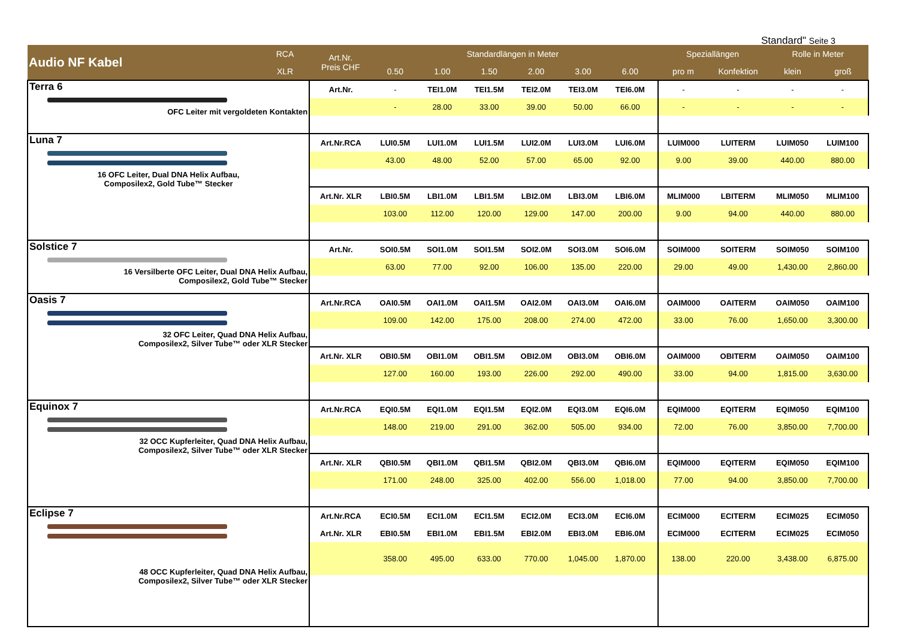Standard" Seite 3
| Audio NF Kabel | RCA | Art.Nr. Preis CHF | Standardlängen in Meter | | | | | | | Speziallängen | | Rolle in Meter | |
| --- | --- | --- | --- | --- | --- | --- | --- | --- | --- | --- | --- | --- | --- |
| | XLR | | 0.50 | 1.00 | 1.50 | 2.00 | 3.00 | 6.00 | | pro m | Konfektion | klein | groß |
| Terra 6 OFC Leiter mit vergoldeten Kontakten | | Art.Nr. | - | TEI1.0M | TEI1.5M | TEI2.0M | TEI3.0M | TEI6.0M | | - | - | - | - |
| | | | - | 28.00 | 33.00 | 39.00 | 50.00 | 66.00 | | - | - | - | - |
| Luna 7 16 OFC Leiter, Dual DNA Helix Aufbau, Composilex2, Gold Tube™ Stecker | | Art.Nr.RCA | LUI0.5M | LUI1.0M | LUI1.5M | LUI2.0M | LUI3.0M | LUI6.0M | | LUIM000 | LUITERM | LUIM050 | LUIM100 |
| | | | 43.00 | 48.00 | 52.00 | 57.00 | 65.00 | 92.00 | | 9.00 | 39.00 | 440.00 | 880.00 |
| | | Art.Nr. XLR | LBI0.5M | LBI1.0M | LBI1.5M | LBI2.0M | LBI3.0M | LBI6.0M | | MLIM000 | LBITERM | MLIM050 | MLIM100 |
| | | | 103.00 | 112.00 | 120.00 | 129.00 | 147.00 | 200.00 | | 9.00 | 94.00 | 440.00 | 880.00 |
| Solstice 7 16 Versilberte OFC Leiter, Dual DNA Helix Aufbau, Composilex2, Gold Tube™ Stecker | | Art.Nr. | SOI0.5M | SOI1.0M | SOI1.5M | SOI2.0M | SOI3.0M | SOI6.0M | | SOIM000 | SOITERM | SOIM050 | SOIM100 |
| | | | 63.00 | 77.00 | 92.00 | 106.00 | 135.00 | 220.00 | | 29.00 | 49.00 | 1,430.00 | 2,860.00 |
| Oasis 7 32 OFC Leiter, Quad DNA Helix Aufbau, Composilex2, Silver Tube™ oder XLR Stecker | | Art.Nr.RCA | OAI0.5M | OAI1.0M | OAI1.5M | OAI2.0M | OAI3.0M | OAI6.0M | | OAIM000 | OAITERM | OAIM050 | OAIM100 |
| | | | 109.00 | 142.00 | 175.00 | 208.00 | 274.00 | 472.00 | | 33.00 | 76.00 | 1,650.00 | 3,300.00 |
| | | Art.Nr. XLR | OBI0.5M | OBI1.0M | OBI1.5M | OBI2.0M | OBI3.0M | OBI6.0M | | OAIM000 | OBITERM | OAIM050 | OAIM100 |
| | | | 127.00 | 160.00 | 193.00 | 226.00 | 292.00 | 490.00 | | 33.00 | 94.00 | 1,815.00 | 3,630.00 |
| Equinox 7 32 OCC Kupferleiter, Quad DNA Helix Aufbau, Composilex2, Silver Tube™ oder XLR Stecker | | Art.Nr.RCA | EQI0.5M | EQI1.0M | EQI1.5M | EQI2.0M | EQI3.0M | EQI6.0M | | EQIM000 | EQITERM | EQIM050 | EQIM100 |
| | | | 148.00 | 219.00 | 291.00 | 362.00 | 505.00 | 934.00 | | 72.00 | 76.00 | 3,850.00 | 7,700.00 |
| | | Art.Nr. XLR | QBI0.5M | QBI1.0M | QBI1.5M | QBI2.0M | QBI3.0M | QBI6.0M | | EQIM000 | EQITERM | EQIM050 | EQIM100 |
| | | | 171.00 | 248.00 | 325.00 | 402.00 | 556.00 | 1,018.00 | | 77.00 | 94.00 | 3,850.00 | 7,700.00 |
| Eclipse 7 48 OCC Kupferleiter, Quad DNA Helix Aufbau, Composilex2, Silver Tube™ oder XLR Stecker | | Art.Nr.RCA | ECI0.5M | ECI1.0M | ECI1.5M | ECI2.0M | ECI3.0M | ECI6.0M | | ECIM000 | ECITERM | ECIM025 | ECIM050 |
| | | Art.Nr. XLR | EBI0.5M | EBI1.0M | EBI1.5M | EBI2.0M | EBI3.0M | EBI6.0M | | ECIM000 | ECITERM | ECIM025 | ECIM050 |
| | | | 358.00 | 495.00 | 633.00 | 770.00 | 1,045.00 | 1,870.00 | | 138.00 | 220.00 | 3,438.00 | 6,875.00 |